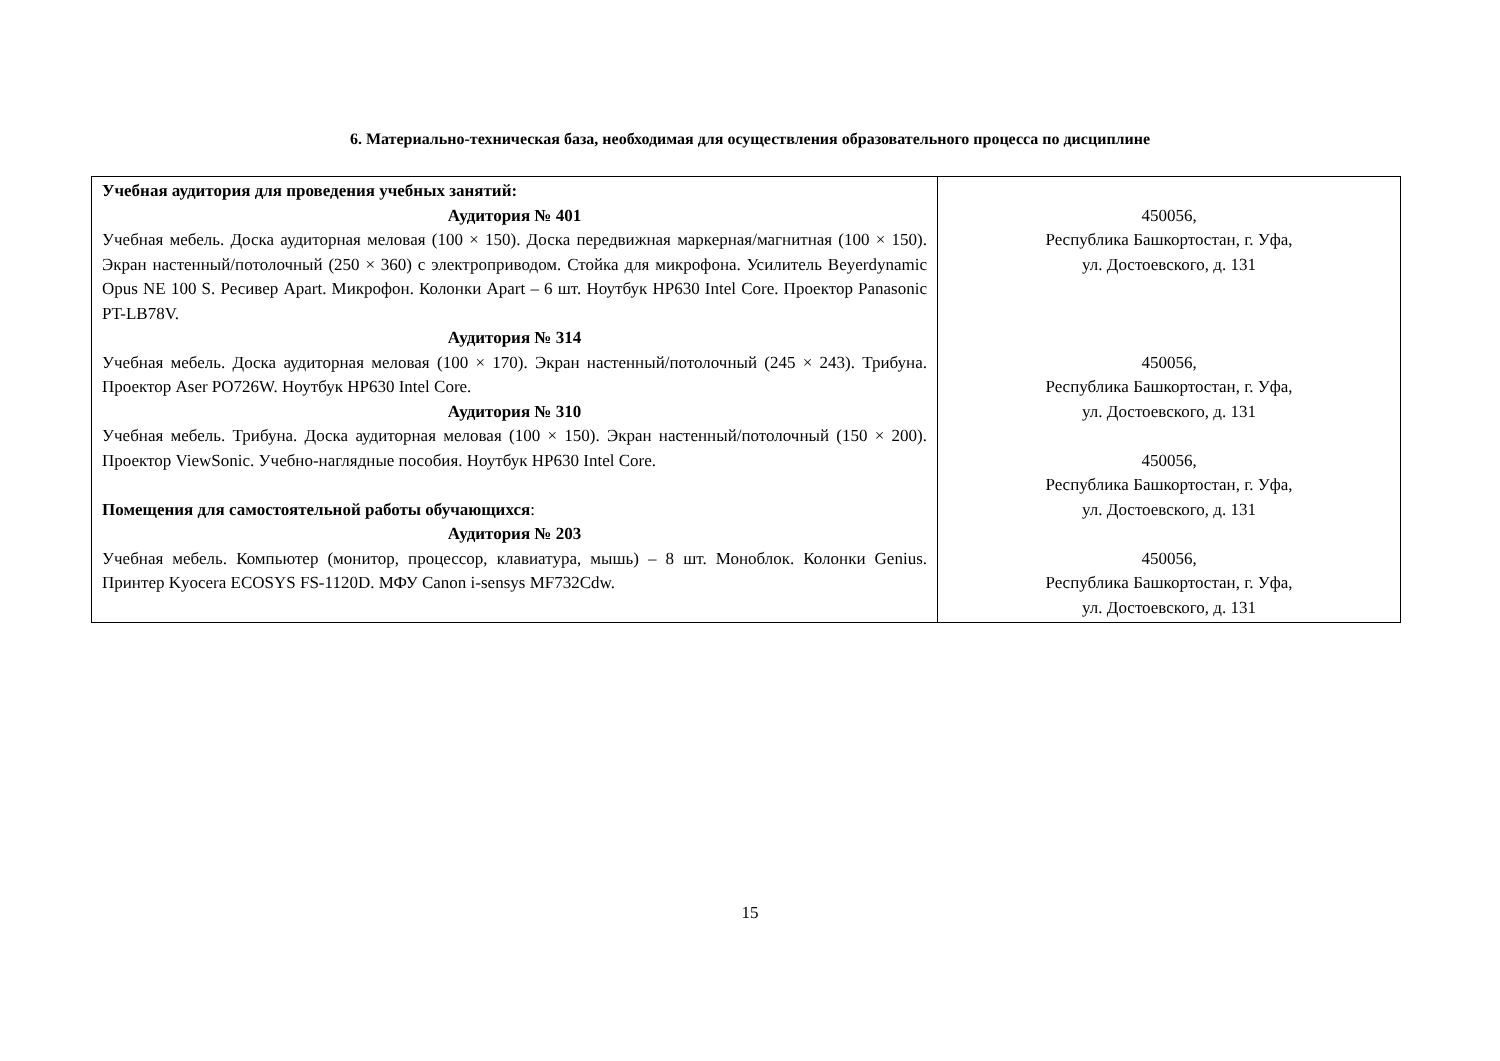6. Материально-техническая база, необходимая для осуществления образовательного процесса по дисциплине
| Учебная аудитория для проведения учебных занятий: Аудитория № 401 Учебная мебель. Доска аудиторная меловая (100 × 150). Доска передвижная маркерная/магнитная (100 × 150). Экран настенный/потолочный (250 × 360) с электроприводом. Стойка для микрофона. Усилитель Beyerdynamic Opus NE 100 S. Ресивер Apart. Микрофон. Колонки Apart – 6 шт. Ноутбук HP630 Intel Core. Проектор Panasonic PT-LB78V. Аудитория № 314 Учебная мебель. Доска аудиторная меловая (100 × 170). Экран настенный/потолочный (245 × 243). Трибуна. Проектор Aser PO726W. Ноутбук HP630 Intel Core. Аудитория № 310 Учебная мебель. Трибуна. Доска аудиторная меловая (100 × 150). Экран настенный/потолочный (150 × 200). Проектор ViewSonic. Учебно-наглядные пособия. Ноутбук HP630 Intel Core. Помещения для самостоятельной работы обучающихся : Аудитория № 203 Учебная мебель. Компьютер (монитор, процессор, клавиатура, мышь) – 8 шт. Моноблок. Колонки Genius. Принтер Kyocera ECOSYS FS-1120D. МФУ Canon i-sensys MF732Cdw. | 450056, Республика Башкортостан, г. Уфа, ул. Достоевского, д. 131 450056, Республика Башкортостан, г. Уфа, ул. Достоевского, д. 131 450056, Республика Башкортостан, г. Уфа, ул. Достоевского, д. 131 450056, Республика Башкортостан, г. Уфа, ул. Достоевского, д. 131 |
15